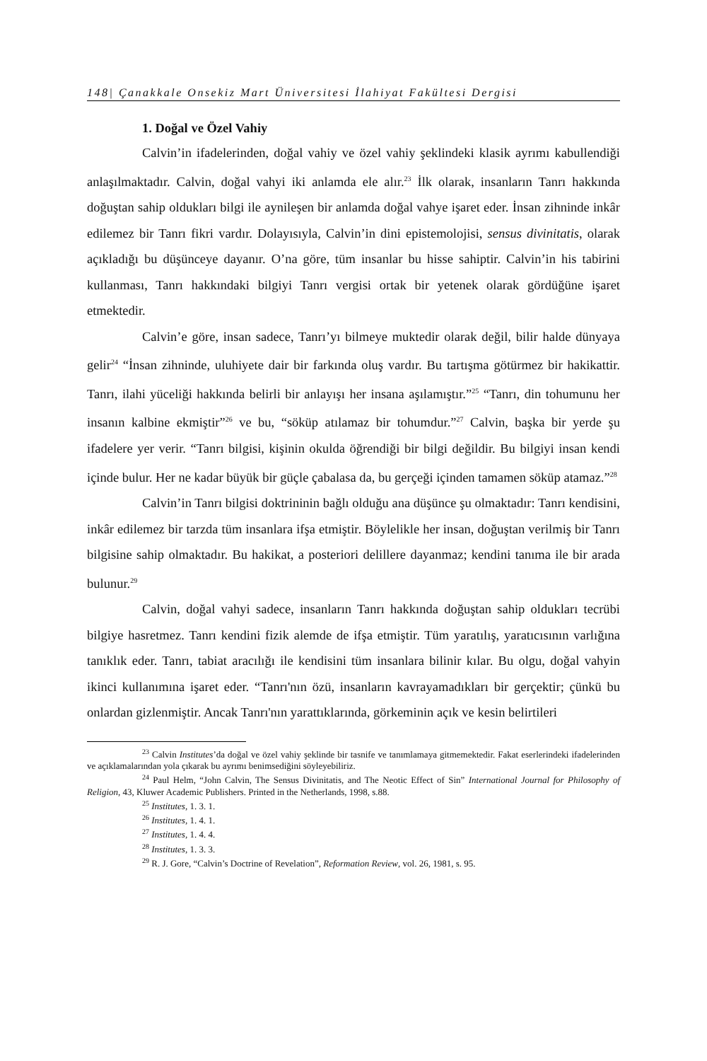148| Çanakkale Onsekiz Mart Üniversitesi İlahiyat Fakültesi Dergisi
1. Doğal ve Özel Vahiy
Calvin’in ifadelerinden, doğal vahiy ve özel vahiy şeklindeki klasik ayrımı kabullendiği anlaşılmaktadır. Calvin, doğal vahyi iki anlamda ele alır.<sup>23</sup> İlk olarak, insanların Tanrı hakkında doğuştan sahip oldukları bilgi ile aynileşen bir anlamda doğal vahye işaret eder. İnsan zihninde inkâr edilemez bir Tanrı fikri vardır. Dolayısıyla, Calvin’in dini epistemolojisi, sensus divinitatis, olarak açıkladığı bu düşünceye dayanır. O’na göre, tüm insanlar bu hisse sahiptir. Calvin’in his tabirini kullanması, Tanrı hakkındaki bilgiyi Tanrı vergisi ortak bir yetenek olarak gördüğüne işaret etmektedir.
Calvin’e göre, insan sadece, Tanrı’yı bilmeye muktedir olarak değil, bilir halde dünyaya gelir<sup>24</sup> “İnsan zihninde, uluhiyete dair bir farkında oluş vardır. Bu tartışma götürmez bir hakikattir. Tanrı, ilahi yüceliği hakkında belirli bir anlayışı her insana aşılamıştır.”<sup>25</sup> “Tanrı, din tohumunu her insanın kalbine ekmiştir”<sup>26</sup> ve bu, “söküp atılamaz bir tohumdur.”<sup>27</sup> Calvin, başka bir yerde şu ifadelere yer verir. “Tanrı bilgisi, kişinin okulda öğrendiği bir bilgi değildir. Bu bilgiyi insan kendi içinde bulur. Her ne kadar büyük bir güçle çabalasa da, bu gerçeği içinden tamamen söküp atamaz.”<sup>28</sup>
Calvin’in Tanrı bilgisi doktrininin bağlı olduğu ana düşünce şu olmaktadır: Tanrı kendisini, inkâr edilemez bir tarzda tüm insanlara ifşa etmiştir. Böylelikle her insan, doğuştan verilmiş bir Tanrı bilgisine sahip olmaktadır. Bu hakikat, a posteriori delillere dayanmaz; kendini tanıma ile bir arada bulunur.<sup>29</sup>
Calvin, doğal vahyi sadece, insanların Tanrı hakkında doğuştan sahip oldukları tecrübi bilgiye hasretmez. Tanrı kendini fizik alemde de ifşa etmiştir. Tüm yaratılış, yaratıcısının varlığına tanıklık eder. Tanrı, tabiat aracılığı ile kendisini tüm insanlara bilinir kılar. Bu olgu, doğal vahyin ikinci kullanımına işaret eder. “Tanrı'nın özü, insanların kavrayamadıkları bir gerçektir; çünkü bu onlardan gizlenmiştir. Ancak Tanrı'nın yarattıklarında, görkeminin açık ve kesin belirtileri
<sup>23</sup> Calvin Institutes’da doğal ve özel vahiy şeklinde bir tasnife ve tanımlamaya gitmemektedir. Fakat eserlerindeki ifadelerinden ve açıklamalarından yola çıkarak bu ayrımı benimsediğini söyleyebiliriz.
<sup>24</sup> Paul Helm, “John Calvin, The Sensus Divinitatis, and The Neotic Effect of Sin” International Journal for Philosophy of Religion, 43, Kluwer Academic Publishers. Printed in the Netherlands, 1998, s.88.
<sup>25</sup> Institutes, 1. 3. 1.
<sup>26</sup> Institutes, 1. 4. 1.
<sup>27</sup> Institutes, 1. 4. 4.
<sup>28</sup> Institutes, 1. 3. 3.
<sup>29</sup> R. J. Gore, “Calvin’s Doctrine of Revelation”, Reformation Review, vol. 26, 1981, s. 95.